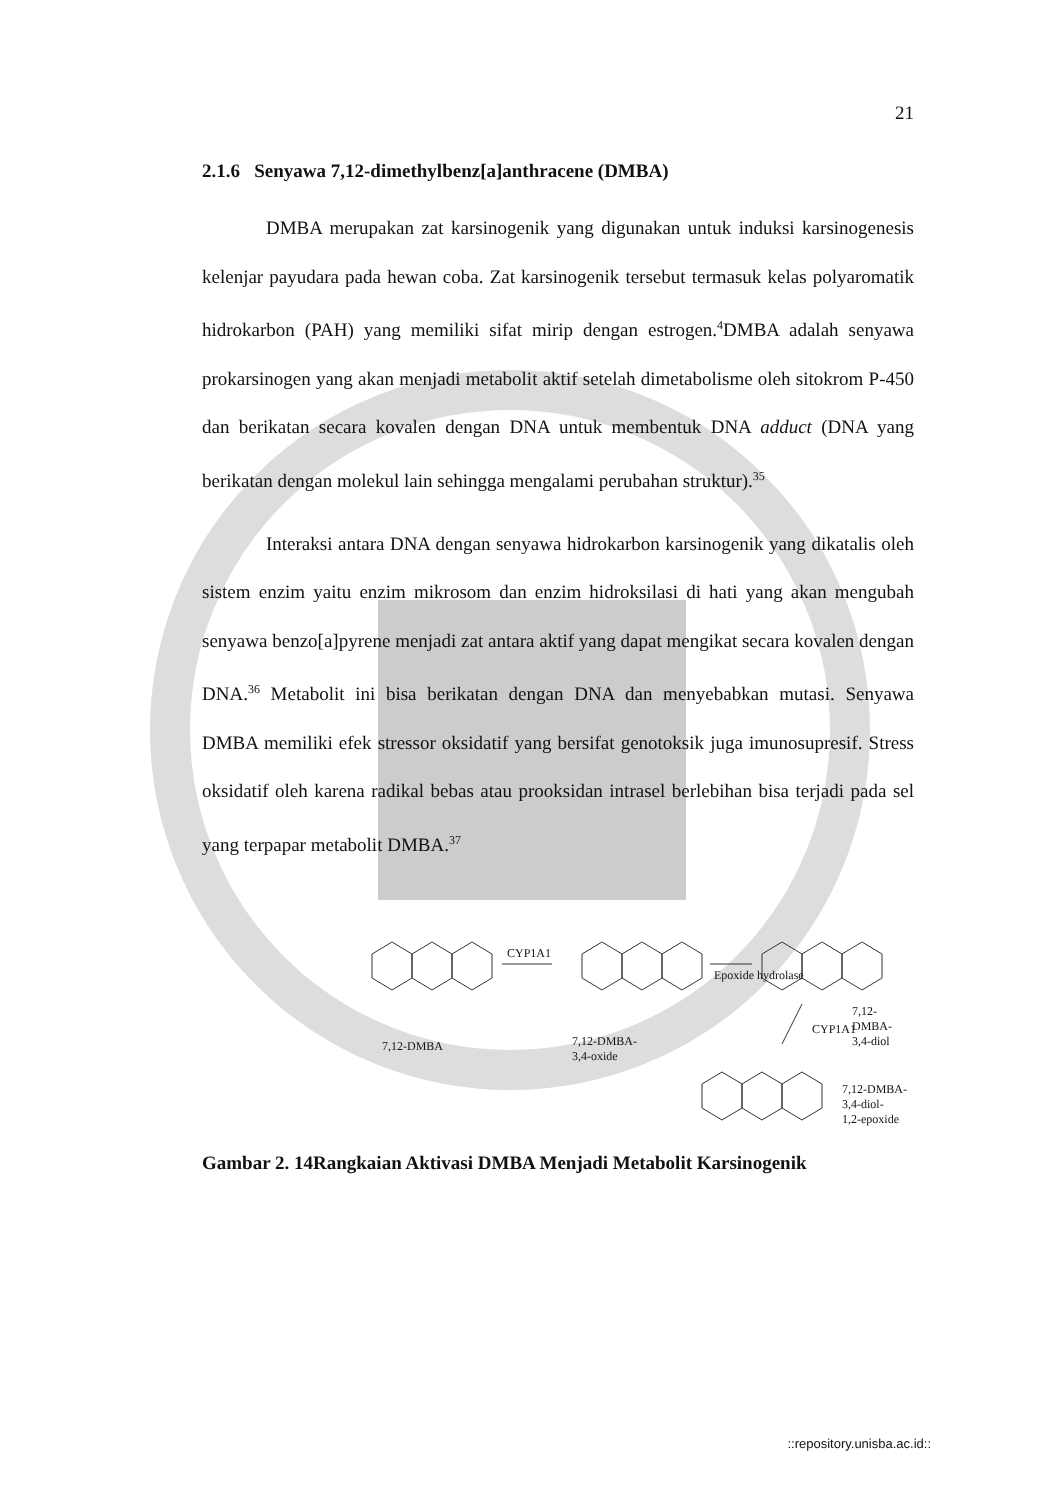21
2.1.6 Senyawa 7,12-dimethylbenz[a]anthracene (DMBA)
DMBA merupakan zat karsinogenik yang digunakan untuk induksi karsinogenesis kelenjar payudara pada hewan coba. Zat karsinogenik tersebut termasuk kelas polyaromatik hidrokarbon (PAH) yang memiliki sifat mirip dengan estrogen.<sup>4</sup>DMBA adalah senyawa prokarsinogen yang akan menjadi metabolit aktif setelah dimetabolisme oleh sitokrom P-450 dan berikatan secara kovalen dengan DNA untuk membentuk DNA adduct (DNA yang berikatan dengan molekul lain sehingga mengalami perubahan struktur).<sup>35</sup>
Interaksi antara DNA dengan senyawa hidrokarbon karsinogenik yang dikatalis oleh sistem enzim yaitu enzim mikrosom dan enzim hidroksilasi di hati yang akan mengubah senyawa benzo[a]pyrene menjadi zat antara aktif yang dapat mengikat secara kovalen dengan DNA.<sup>36</sup> Metabolit ini bisa berikatan dengan DNA dan menyebabkan mutasi. Senyawa DMBA memiliki efek stressor oksidatif yang bersifat genotoksik juga imunosupresif. Stress oksidatif oleh karena radikal bebas atau prooksidan intrasel berlebihan bisa terjadi pada sel yang terpapar metabolit DMBA.<sup>37</sup>
CYP1A1
Epoxide hydrolase
CYP1A1
7,12-DMBA 7,12-DMBA-
3,4-oxide
7,12-DMBA-
3,4-diol
7,12-DMBA-3,4-diol-
1,2-epoxide
Gambar 2. 14Rangkaian Aktivasi DMBA Menjadi Metabolit Karsinogenik
::repository.unisba.ac.id::